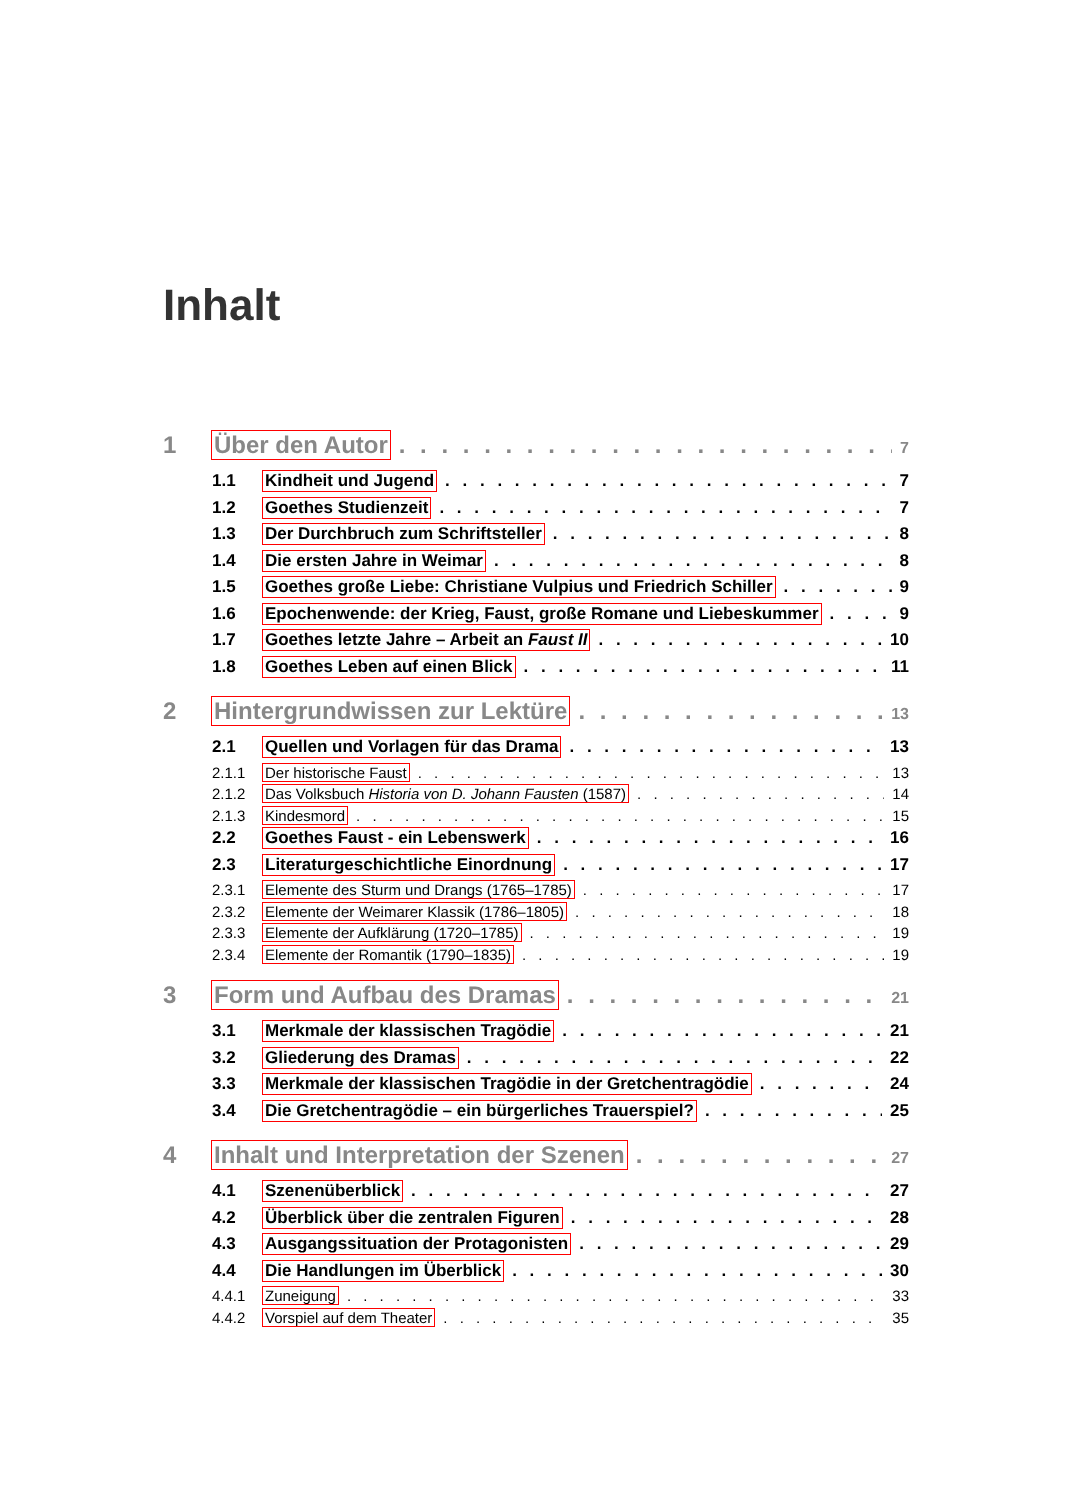Inhalt
1 Über den Autor 7
1.1 Kindheit und Jugend 7
1.2 Goethes Studienzeit 7
1.3 Der Durchbruch zum Schriftsteller 8
1.4 Die ersten Jahre in Weimar 8
1.5 Goethes große Liebe: Christiane Vulpius und Friedrich Schiller 9
1.6 Epochenwende: der Krieg, Faust, große Romane und Liebeskummer 9
1.7 Goethes letzte Jahre – Arbeit an Faust II 10
1.8 Goethes Leben auf einen Blick 11
2 Hintergrundwissen zur Lektüre 13
2.1 Quellen und Vorlagen für das Drama 13
2.1.1 Der historische Faust 13
2.1.2 Das Volksbuch Historia von D. Johann Fausten (1587) 14
2.1.3 Kindesmord 15
2.2 Goethes Faust - ein Lebenswerk 16
2.3 Literaturgeschichtliche Einordnung 17
2.3.1 Elemente des Sturm und Drangs (1765–1785) 17
2.3.2 Elemente der Weimarer Klassik (1786–1805) 18
2.3.3 Elemente der Aufklärung (1720–1785) 19
2.3.4 Elemente der Romantik (1790–1835) 19
3 Form und Aufbau des Dramas 21
3.1 Merkmale der klassischen Tragödie 21
3.2 Gliederung des Dramas 22
3.3 Merkmale der klassischen Tragödie in der Gretchentragödie 24
3.4 Die Gretchentragödie – ein bürgerliches Trauerspiel? 25
4 Inhalt und Interpretation der Szenen 27
4.1 Szenenüberblick 27
4.2 Überblick über die zentralen Figuren 28
4.3 Ausgangssituation der Protagonisten 29
4.4 Die Handlungen im Überblick 30
4.4.1 Zuneigung 33
4.4.2 Vorspiel auf dem Theater 35